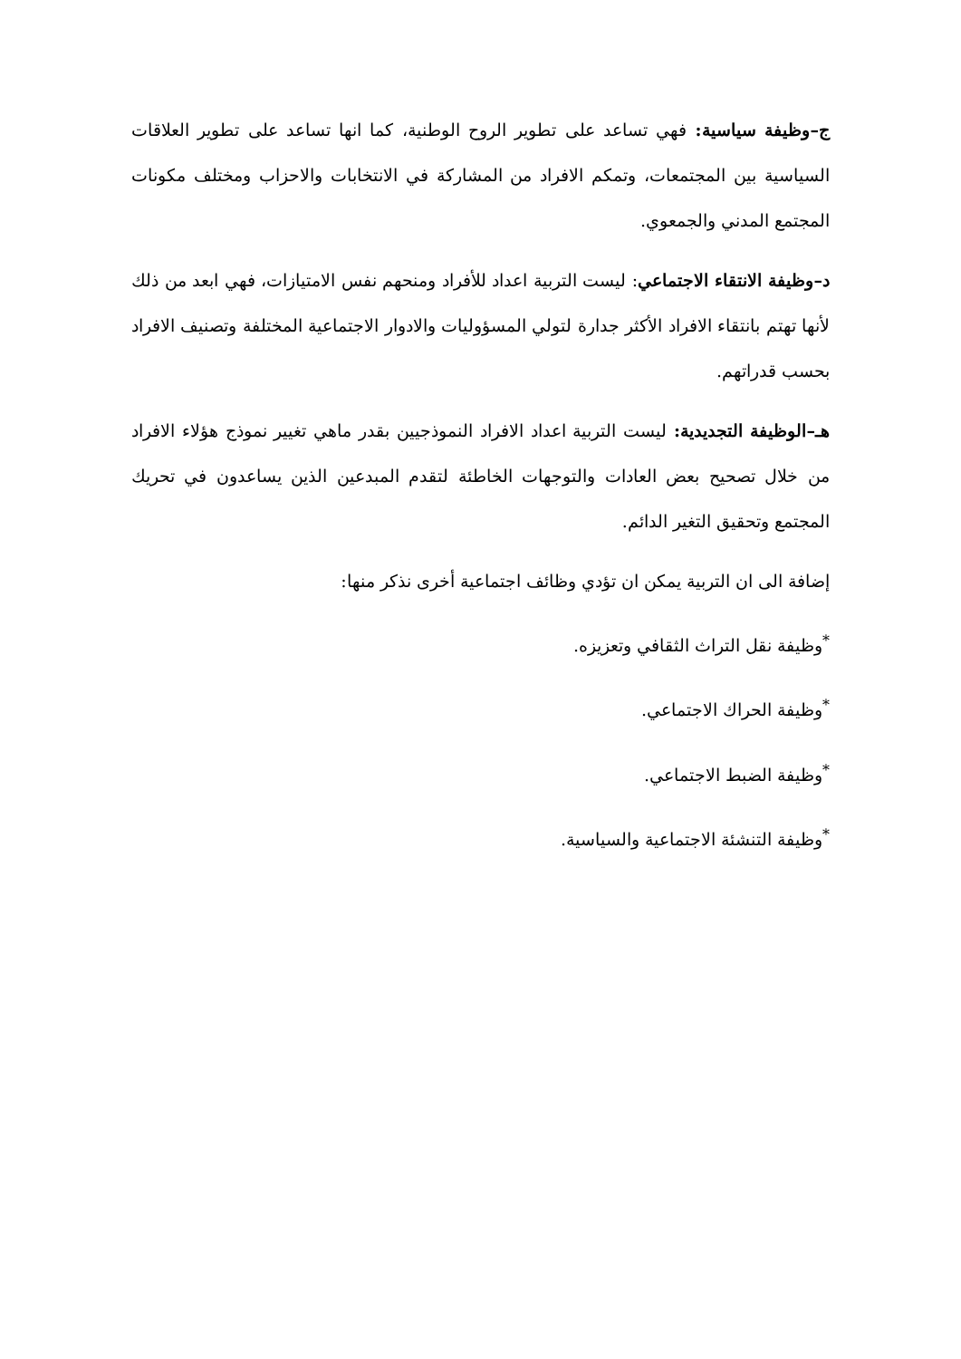ج–وظيفة سياسية: فهي تساعد على تطوير الروح الوطنية، كما انها تساعد على تطوير العلاقات السياسية بين المجتمعات، وتمكم الافراد من المشاركة في الانتخابات والاحزاب ومختلف مكونات المجتمع المدني والجمعوي.
د–وظيفة الانتقاء الاجتماعي: ليست التربية اعداد للأفراد ومنحهم نفس الامتيازات، فهي ابعد من ذلك لأنها تهتم بانتقاء الافراد الأكثر جدارة لتولي المسؤوليات والادوار الاجتماعية المختلفة وتصنيف الافراد بحسب قدراتهم.
هـ–الوظيفة التجديدية: ليست التربية اعداد الافراد النموذجيين بقدر ماهي تغيير نموذج هؤلاء الافراد من خلال تصحيح بعض العادات والتوجهات الخاطئة لتقدم المبدعين الذين يساعدون في تحريك المجتمع وتحقيق التغير الدائم.
إضافة الى ان التربية يمكن ان تؤدي وظائف اجتماعية أخرى نذكر منها:
<sup>*</sup> وظيفة نقل التراث الثقافي وتعزيزه.
<sup>*</sup> وظيفة الحراك الاجتماعي.
<sup>*</sup> وظيفة الضبط الاجتماعي.
<sup>*</sup> وظيفة التنشئة الاجتماعية والسياسية.